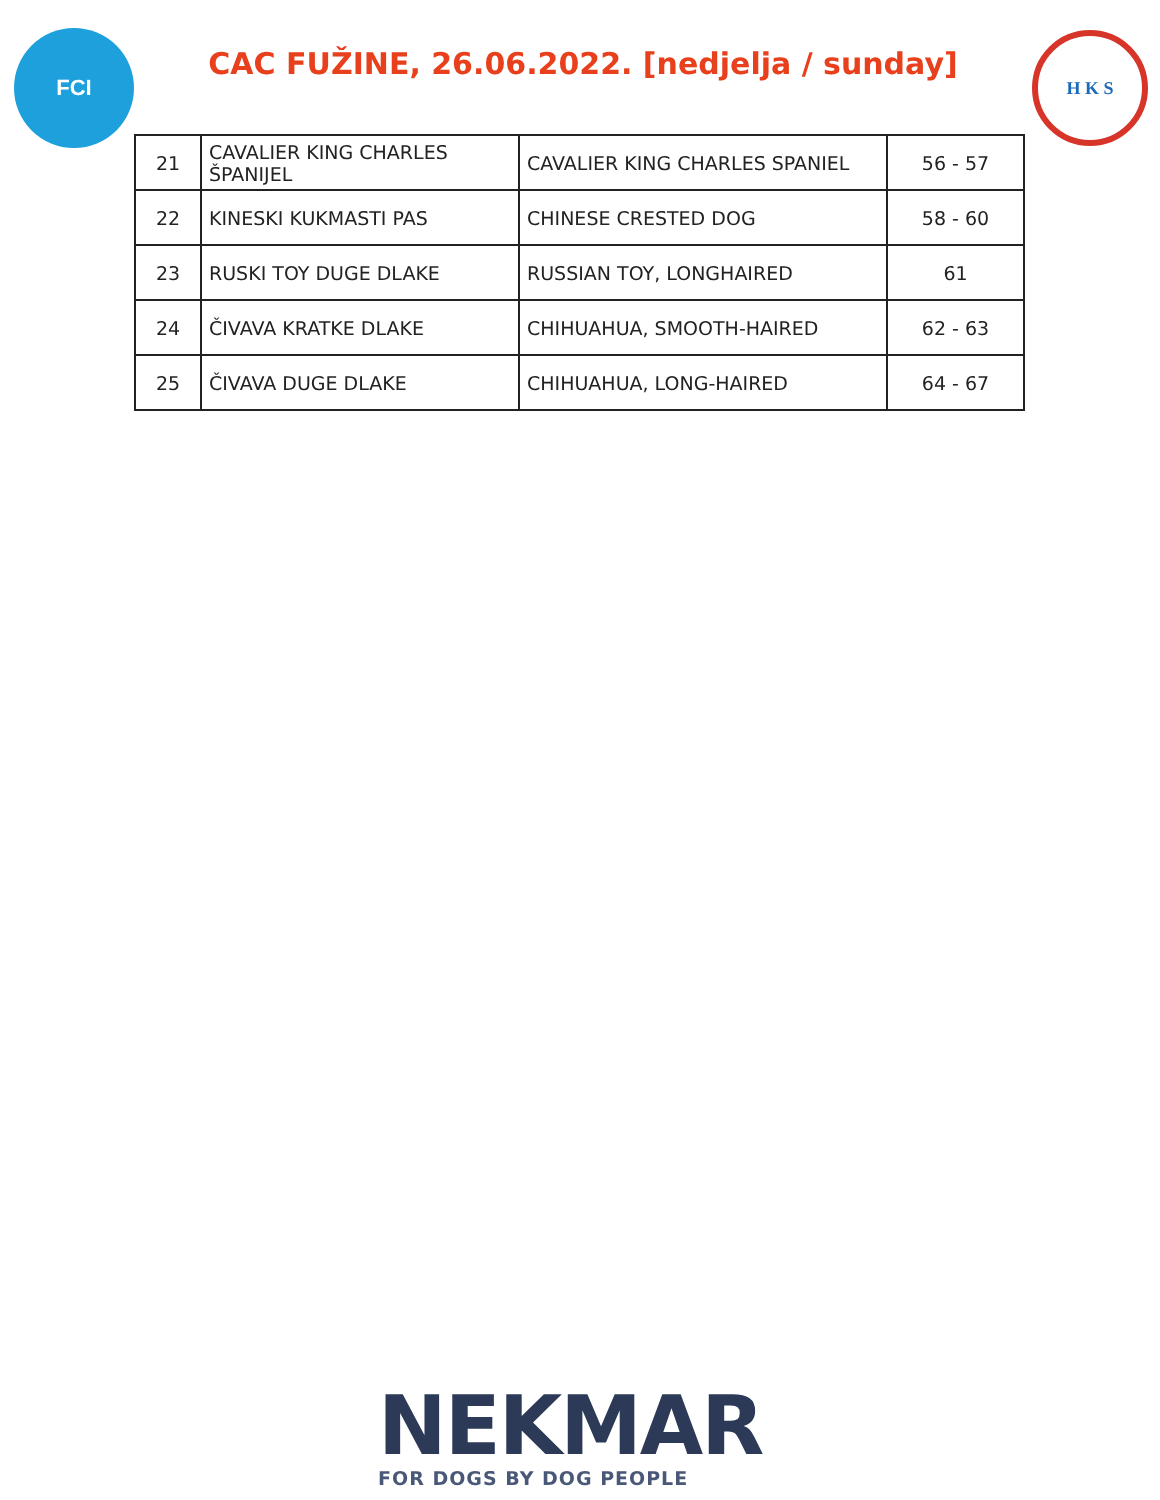FCI
CAC FUŽINE, 26.06.2022. [nedjelja / sunday]
H K S
| 21 | CAVALIER KING CHARLES ŠPANIJEL | CAVALIER KING CHARLES SPANIEL | 56 - 57 |
| 22 | KINESKI KUKMASTI PAS | CHINESE CRESTED DOG | 58 - 60 |
| 23 | RUSKI TOY DUGE DLAKE | RUSSIAN TOY, LONGHAIRED | 61 |
| 24 | ČIVAVA KRATKE DLAKE | CHIHUAHUA, SMOOTH-HAIRED | 62 - 63 |
| 25 | ČIVAVA DUGE DLAKE | CHIHUAHUA, LONG-HAIRED | 64 - 67 |
NEKMAR
FOR DOGS BY DOG PEOPLE